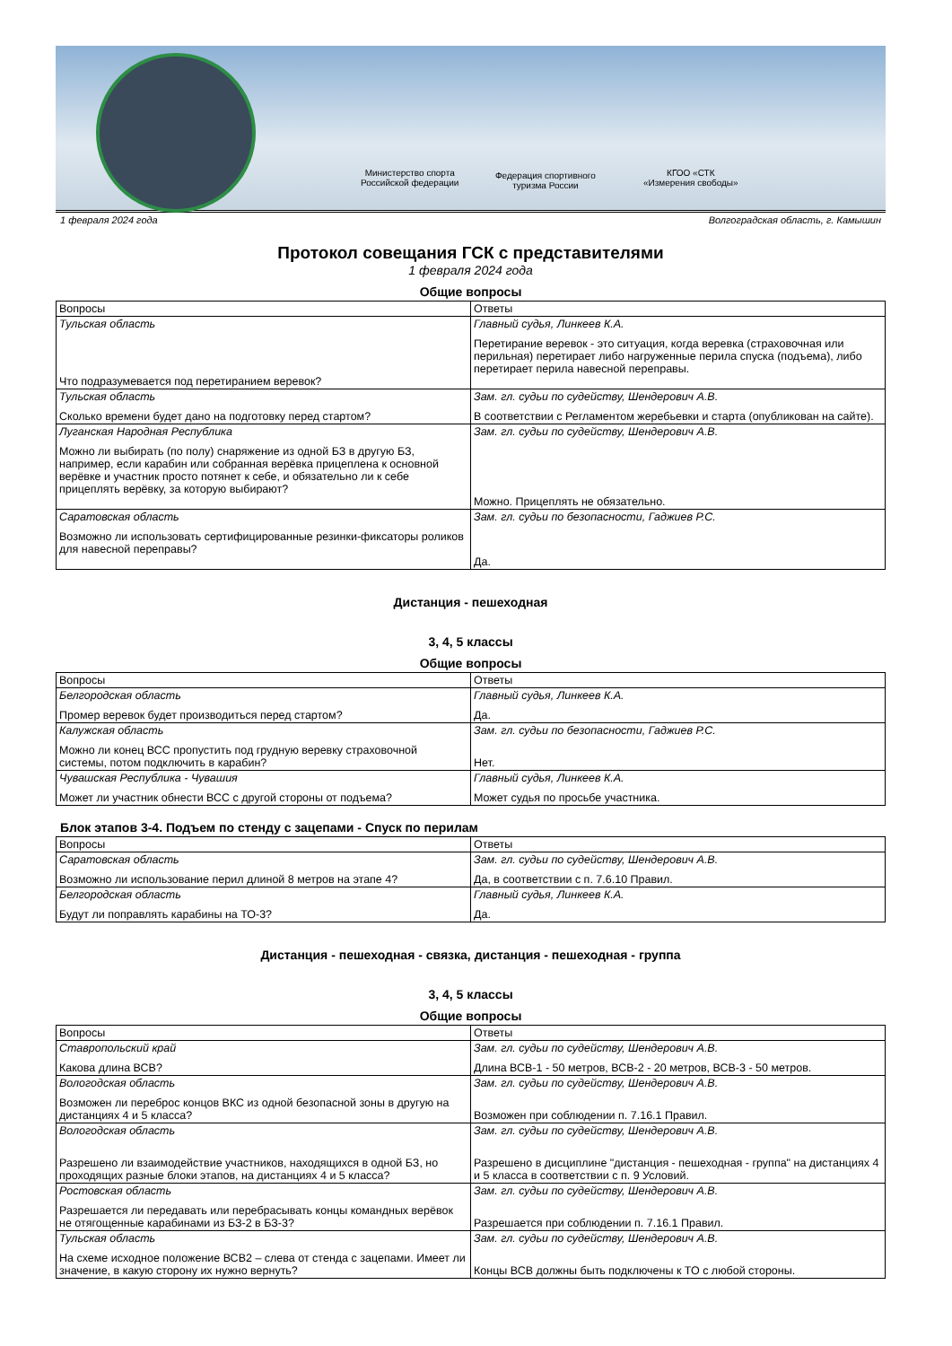Министерство спорта
Российской федерации
Федерация спортивного
туризма России
КГОО «СТК
«Измерения свободы»
1 февраля 2024 года Волгоградская область, г. Камышин
Протокол совещания ГСК с представителями
1 февраля 2024 года
Общие вопросы
| Вопросы | Ответы |
| --- | --- |
| Тульская область Что подразумевается под перетиранием веревок? | Главный судья, Линкеев К.А. Перетирание веревок - это ситуация, когда веревка (страховочная или перильная) перетирает либо нагруженные перила спуска (подъема), либо перетирает перила навесной переправы. |
| Тульская область Сколько времени будет дано на подготовку перед стартом? | Зам. гл. судьи по судейству, Шендерович А.В. В соответствии с Регламентом жеребьевки и старта (опубликован на сайте). |
| Луганская Народная Республика Можно ли выбирать (по полу) снаряжение из одной БЗ в другую БЗ, например, если карабин или собранная верёвка прицеплена к основной верёвке и участник просто потянет к себе, и обязательно ли к себе прицеплять верёвку, за которую выбирают? | Зам. гл. судьи по судейству, Шендерович А.В. Можно. Прицеплять не обязательно. |
| Саратовская область Возможно ли использовать сертифицированные резинки-фиксаторы роликов для навесной переправы? | Зам. гл. судьи по безопасности, Гаджиев Р.С. Да. |
Дистанция - пешеходная
3, 4, 5 классы
Общие вопросы
| Вопросы | Ответы |
| --- | --- |
| Белгородская область Промер веревок будет производиться перед стартом? | Главный судья, Линкеев К.А. Да. |
| Калужская область Можно ли конец ВСС пропустить под грудную веревку страховочной системы, потом подключить в карабин? | Зам. гл. судьи по безопасности, Гаджиев Р.С. Нет. |
| Чувашская Республика - Чувашия Может ли участник обнести ВСС с другой стороны от подъема? | Главный судья, Линкеев К.А. Может судья по просьбе участника. |
Блок этапов 3-4. Подъем по стенду с зацепами - Спуск по перилам
| Вопросы | Ответы |
| --- | --- |
| Саратовская область Возможно ли использование перил длиной 8 метров на этапе 4? | Зам. гл. судьи по судейству, Шендерович А.В. Да, в соответствии с п. 7.6.10 Правил. |
| Белгородская область Будут ли поправлять карабины на ТО-3? | Главный судья, Линкеев К.А. Да. |
Дистанция - пешеходная - связка, дистанция - пешеходная - группа
3, 4, 5 классы
Общие вопросы
| Вопросы | Ответы |
| --- | --- |
| Ставропольский край Какова длина ВСВ? | Зам. гл. судьи по судейству, Шендерович А.В. Длина ВСВ-1 - 50 метров, ВСВ-2 - 20 метров, ВСВ-3 - 50 метров. |
| Вологодская область Возможен ли переброс концов ВКС из одной безопасной зоны в другую на дистанциях 4 и 5 класса? | Зам. гл. судьи по судейству, Шендерович А.В. Возможен при соблюдении п. 7.16.1 Правил. |
| Вологодская область Разрешено ли взаимодействие участников, находящихся в одной БЗ, но проходящих разные блоки этапов, на дистанциях 4 и 5 класса? | Зам. гл. судьи по судейству, Шендерович А.В. Разрешено в дисциплине "дистанция - пешеходная - группа" на дистанциях 4 и 5 класса в соответствии с п. 9 Условий. |
| Ростовская область Разрешается ли передавать или перебрасывать концы командных верёвок не отягощенные карабинами из БЗ-2 в БЗ-3? | Зам. гл. судьи по судейству, Шендерович А.В. Разрешается при соблюдении п. 7.16.1 Правил. |
| Тульская область На схеме исходное положение ВСВ2 – слева от стенда с зацепами. Имеет ли значение, в какую сторону их нужно вернуть? | Зам. гл. судьи по судейству, Шендерович А.В. Концы ВСВ должны быть подключены к ТО с любой стороны. |